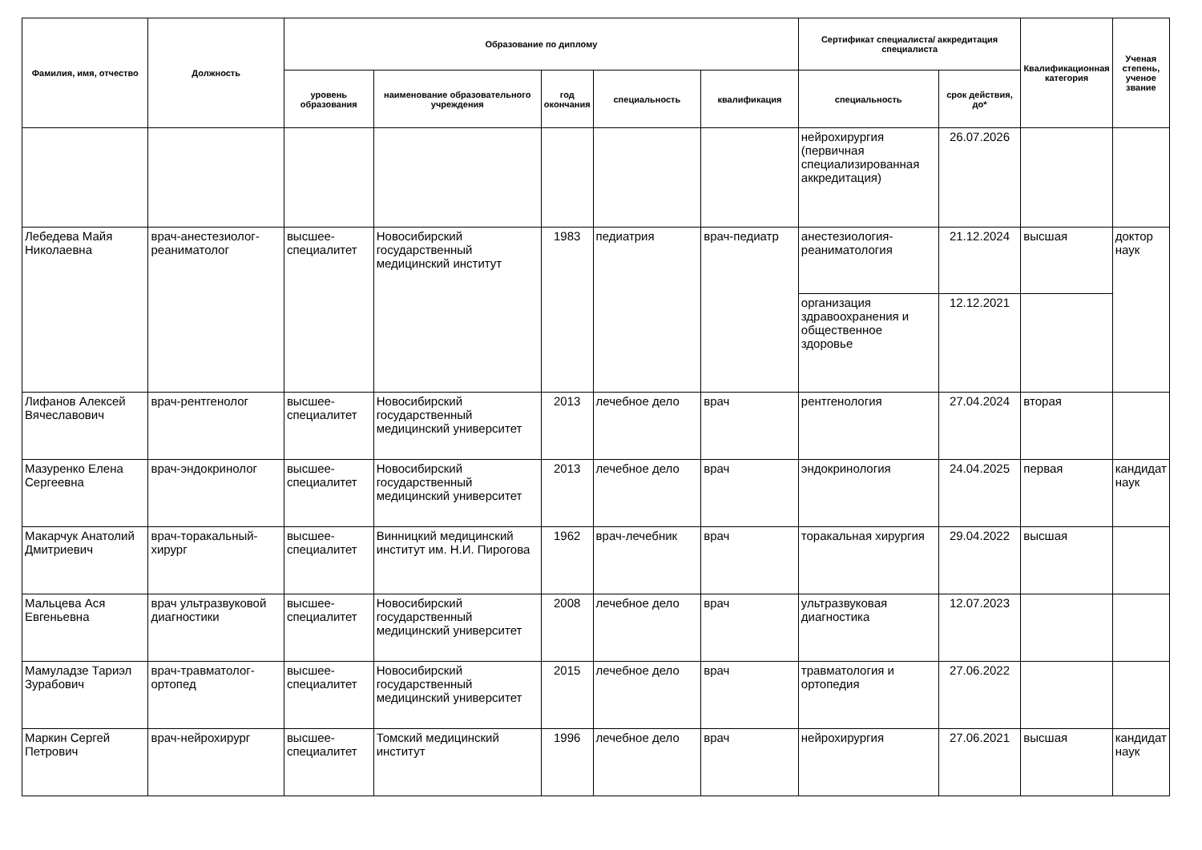| Фамилия, имя, отчество | Должность | Образование по диплому | | | | | Сертификат специалиста/ аккредитация специалиста | | Квалификационная категория | Ученая степень, ученое звание |
| --- | --- | --- | --- | --- | --- | --- | --- | --- | --- | --- |
| | | уровень образования | наименование образовательного учреждения | год окончания | специальность | квалификация | специальность | срок действия, до* | | |
| | | | | | | | нейрохирургия (первичная специализированная аккредитация) | 26.07.2026 | | |
| Лебедева Майя Николаевна | врач-анестезиолог-реаниматолог | высшее-специалитет | Новосибирский государственный медицинский институт | 1983 | педиатрия | врач-педиатр | анестезиология-реаниматология | 21.12.2024 | высшая | доктор наук |
| | | | | | | | организация здравоохранения и общественное здоровье | 12.12.2021 | | |
| Лифанов Алексей Вячеславович | врач-рентгенолог | высшее-специалитет | Новосибирский государственный медицинский университет | 2013 | лечебное дело | врач | рентгенология | 27.04.2024 | вторая | |
| Мазуренко Елена Сергеевна | врач-эндокринолог | высшее-специалитет | Новосибирский государственный медицинский университет | 2013 | лечебное дело | врач | эндокринология | 24.04.2025 | первая | кандидат наук |
| Макарчук Анатолий Дмитриевич | врач-торакальный-хирург | высшее-специалитет | Винницкий медицинский институт им. Н.И. Пирогова | 1962 | врач-лечебник | врач | торакальная хирургия | 29.04.2022 | высшая | |
| Мальцева Ася Евгеньевна | врач ультразвуковой диагностики | высшее-специалитет | Новосибирский государственный медицинский университет | 2008 | лечебное дело | врач | ультразвуковая диагностика | 12.07.2023 | | |
| Мамуладзе Тариэл Зурабович | врач-травматолог-ортопед | высшее-специалитет | Новосибирский государственный медицинский университет | 2015 | лечебное дело | врач | травматология и ортопедия | 27.06.2022 | | |
| Маркин Сергей Петрович | врач-нейрохирург | высшее-специалитет | Томский медицинский институт | 1996 | лечебное дело | врач | нейрохирургия | 27.06.2021 | высшая | кандидат наук |